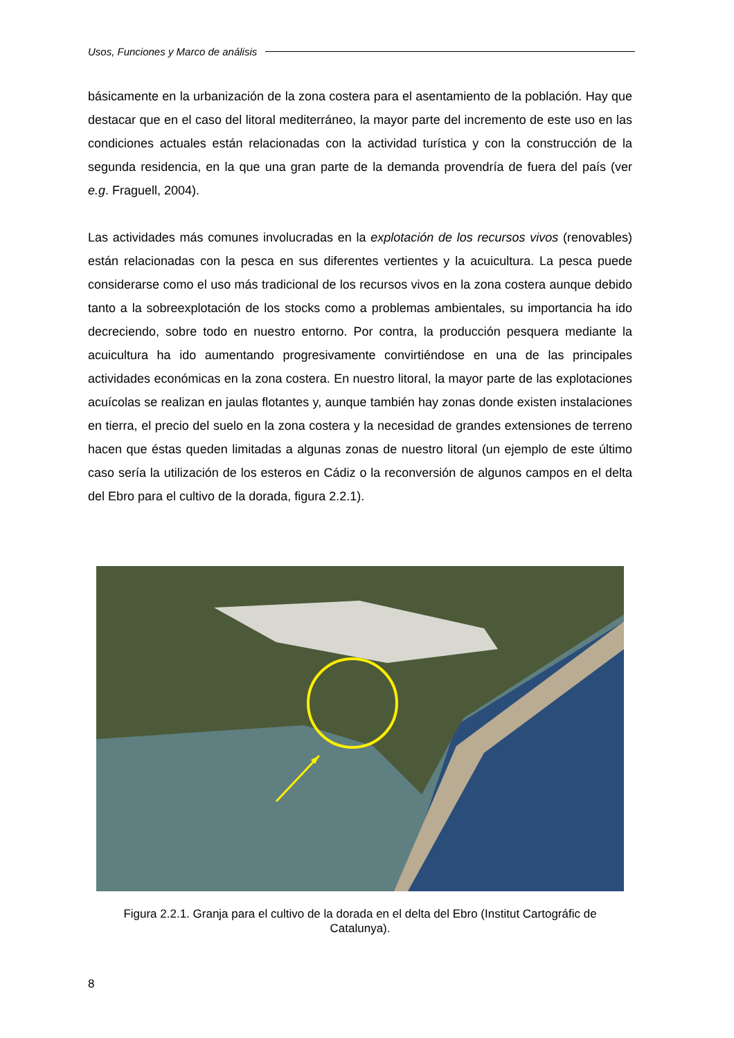Usos, Funciones y Marco de análisis
básicamente en la urbanización de la zona costera para el asentamiento de la población. Hay que destacar que en el caso del litoral mediterráneo, la mayor parte del incremento de este uso en las condiciones actuales están relacionadas con la actividad turística y con la construcción de la segunda residencia, en la que una gran parte de la demanda provendría de fuera del país (ver e.g. Fraguell, 2004).
Las actividades más comunes involucradas en la explotación de los recursos vivos (renovables) están relacionadas con la pesca en sus diferentes vertientes y la acuicultura. La pesca puede considerarse como el uso más tradicional de los recursos vivos en la zona costera aunque debido tanto a la sobreexplotación de los stocks como a problemas ambientales, su importancia ha ido decreciendo, sobre todo en nuestro entorno. Por contra, la producción pesquera mediante la acuicultura ha ido aumentando progresivamente convirtiéndose en una de las principales actividades económicas en la zona costera. En nuestro litoral, la mayor parte de las explotaciones acuícolas se realizan en jaulas flotantes y, aunque también hay zonas donde existen instalaciones en tierra, el precio del suelo en la zona costera y la necesidad de grandes extensiones de terreno hacen que éstas queden limitadas a algunas zonas de nuestro litoral (un ejemplo de este último caso sería la utilización de los esteros en Cádiz o la reconversión de algunos campos en el delta del Ebro para el cultivo de la dorada, figura 2.2.1).
Figura 2.2.1. Granja para el cultivo de la dorada en el delta del Ebro (Institut Cartográfic de Catalunya).
8